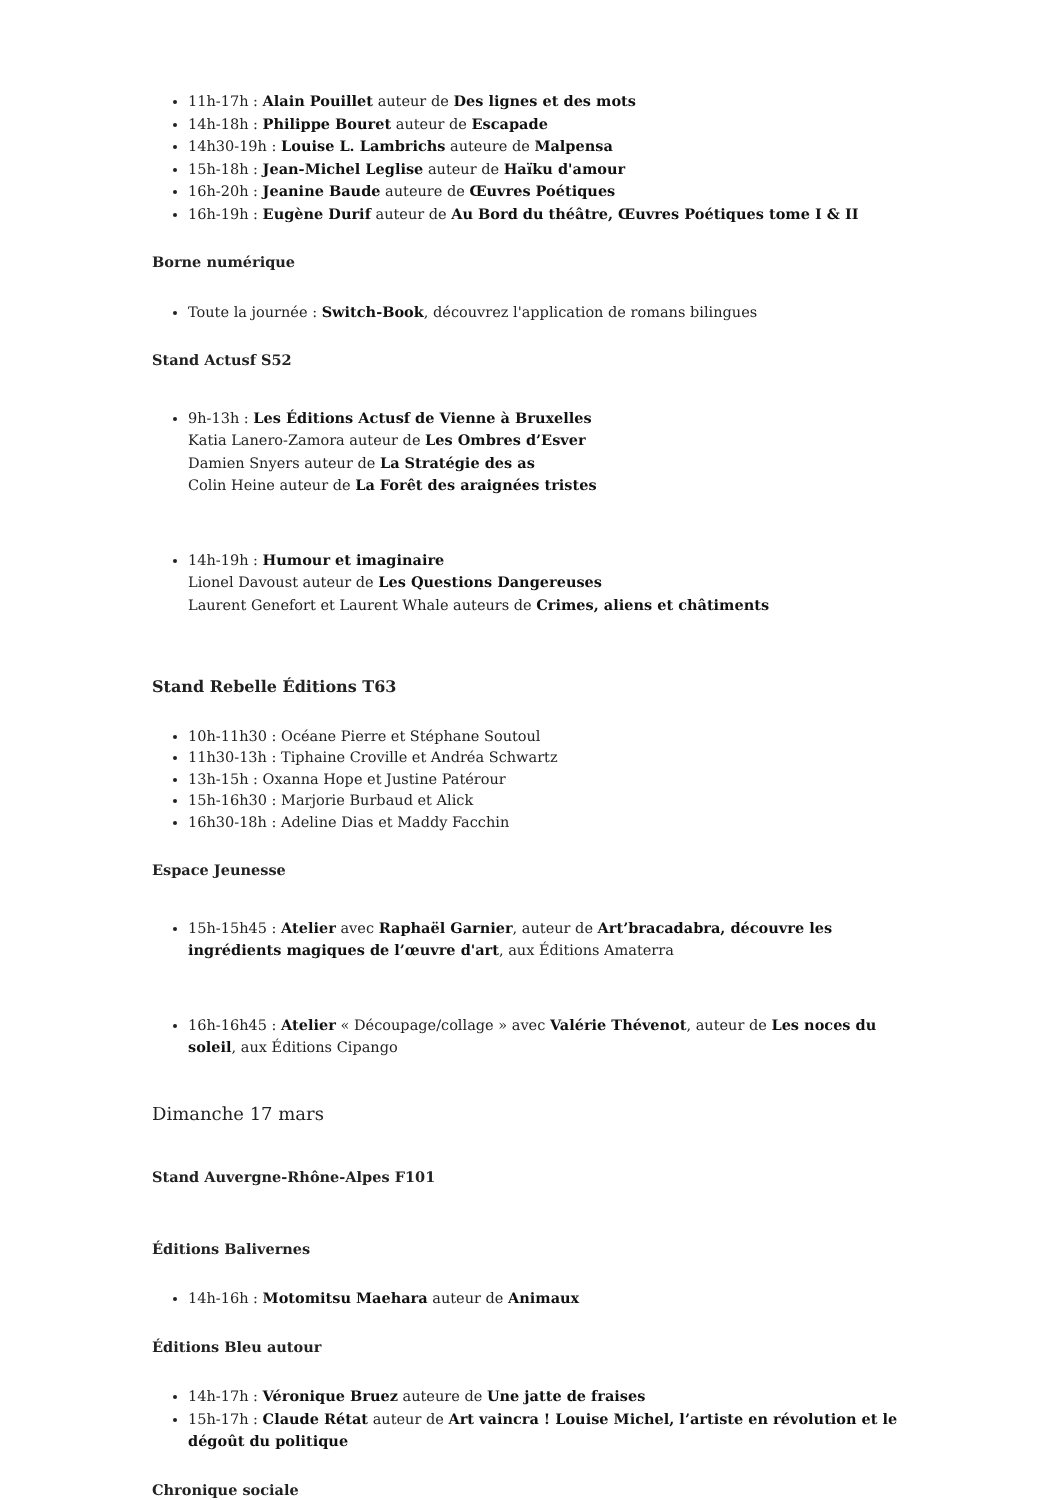11h-17h : Alain Pouillet auteur de Des lignes et des mots
14h-18h : Philippe Bouret auteur de Escapade
14h30-19h : Louise L. Lambrichs auteure de Malpensa
15h-18h : Jean-Michel Leglise auteur de Haïku d'amour
16h-20h : Jeanine Baude auteure de Œuvres Poétiques
16h-19h : Eugène Durif auteur de Au Bord du théâtre, Œuvres Poétiques tome I & II
Borne numérique
Toute la journée : Switch-Book, découvrez l'application de romans bilingues
Stand Actusf S52
9h-13h : Les Éditions Actusf de Vienne à Bruxelles
Katia Lanero-Zamora auteur de Les Ombres d’Esver
Damien Snyers auteur de La Stratégie des as
Colin Heine auteur de La Forêt des araignées tristes
14h-19h : Humour et imaginaire
Lionel Davoust auteur de Les Questions Dangereuses
Laurent Genefort et Laurent Whale auteurs de Crimes, aliens et châtiments
Stand Rebelle Éditions T63
10h-11h30 : Océane Pierre et Stéphane Soutoul
11h30-13h : Tiphaine Croville et Andréa Schwartz
13h-15h : Oxanna Hope et Justine Patérour
15h-16h30 : Marjorie Burbaud et Alick
16h30-18h : Adeline Dias et Maddy Facchin
Espace Jeunesse
15h-15h45 : Atelier avec Raphaël Garnier, auteur de Art’bracadabra, découvre les ingrédients magiques de l’œuvre d'art, aux Éditions Amaterra
16h-16h45 : Atelier « Découpage/collage » avec Valérie Thévenot, auteur de Les noces du soleil, aux Éditions Cipango
Dimanche 17 mars
Stand Auvergne-Rhône-Alpes F101
Éditions Balivernes
14h-16h : Motomitsu Maehara auteur de Animaux
Éditions Bleu autour
14h-17h : Véronique Bruez auteure de Une jatte de fraises
15h-17h : Claude Rétat auteur de Art vaincra ! Louise Michel, l’artiste en révolution et le dégoût du politique
Chronique sociale